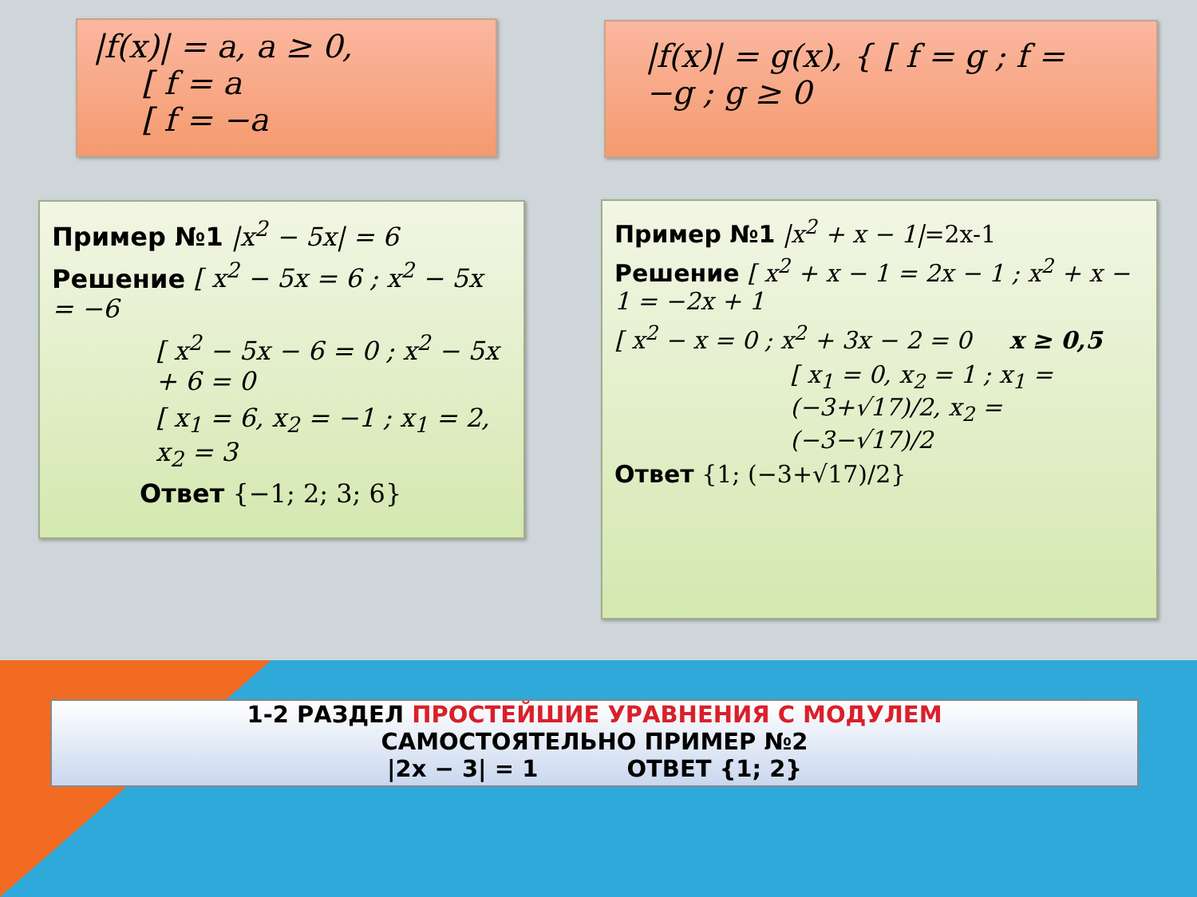|f(x)| = a, a ≥ 0,
[ f = a
[ f = −a
|f(x)| = g(x), { [ f = g ; f = −g ; g ≥ 0
Пример №1 |x<sup>2</sup> − 5x| = 6
Решение [ x<sup>2</sup> − 5x = 6 ; x<sup>2</sup> − 5x = −6
[ x<sup>2</sup> − 5x − 6 = 0 ; x<sup>2</sup> − 5x + 6 = 0
[ x<sub>1</sub> = 6, x<sub>2</sub> = −1 ; x<sub>1</sub> = 2, x<sub>2</sub> = 3
Ответ {−1; 2; 3; 6}
Пример №1 |x<sup>2</sup> + x − 1|=2x-1
Решение [ x<sup>2</sup> + x − 1 = 2x − 1 ; x<sup>2</sup> + x − 1 = −2x + 1
[ x<sup>2</sup> − x = 0 ; x<sup>2</sup> + 3x − 2 = 0 x ≥ 0,5
[ x<sub>1</sub> = 0, x<sub>2</sub> = 1 ; x<sub>1</sub> = (−3+√17)/2, x<sub>2</sub> = (−3−√17)/2
Ответ {1; (−3+√17)/2}
1-2 РАЗДЕЛ ПРОСТЕЙШИЕ УРАВНЕНИЯ С МОДУЛЕМ
САМОСТОЯТЕЛЬНО ПРИМЕР №2
|2x − 3| = 1 ОТВЕТ {1; 2}